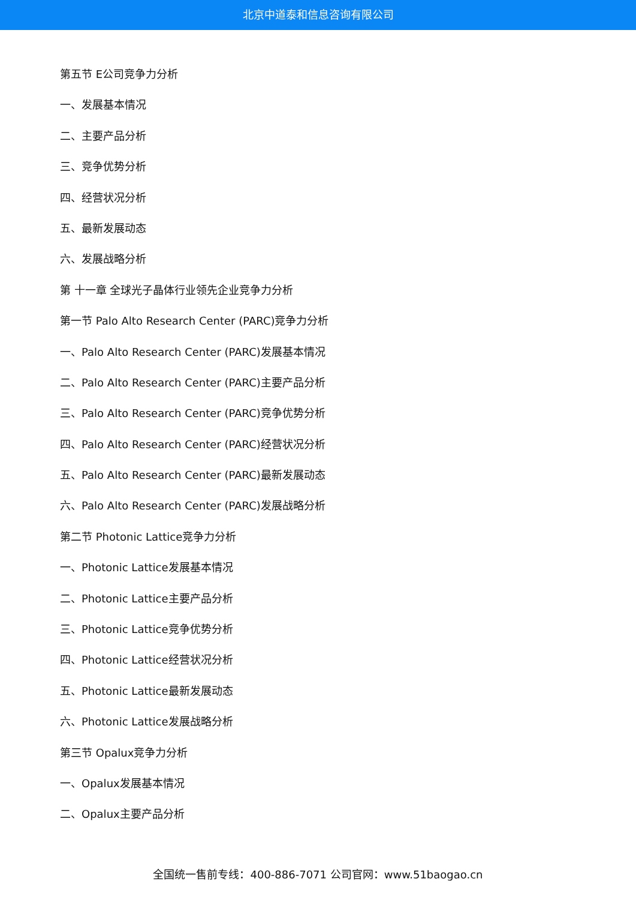北京中道泰和信息咨询有限公司
第五节 E公司竞争力分析
一、发展基本情况
二、主要产品分析
三、竞争优势分析
四、经营状况分析
五、最新发展动态
六、发展战略分析
第 十一章 全球光子晶体行业领先企业竞争力分析
第一节 Palo Alto Research Center (PARC)竞争力分析
一、Palo Alto Research Center (PARC)发展基本情况
二、Palo Alto Research Center (PARC)主要产品分析
三、Palo Alto Research Center (PARC)竞争优势分析
四、Palo Alto Research Center (PARC)经营状况分析
五、Palo Alto Research Center (PARC)最新发展动态
六、Palo Alto Research Center (PARC)发展战略分析
第二节 Photonic Lattice竞争力分析
一、Photonic Lattice发展基本情况
二、Photonic Lattice主要产品分析
三、Photonic Lattice竞争优势分析
四、Photonic Lattice经营状况分析
五、Photonic Lattice最新发展动态
六、Photonic Lattice发展战略分析
第三节 Opalux竞争力分析
一、Opalux发展基本情况
二、Opalux主要产品分析
全国统一售前专线：400-886-7071 公司官网：www.51baogao.cn